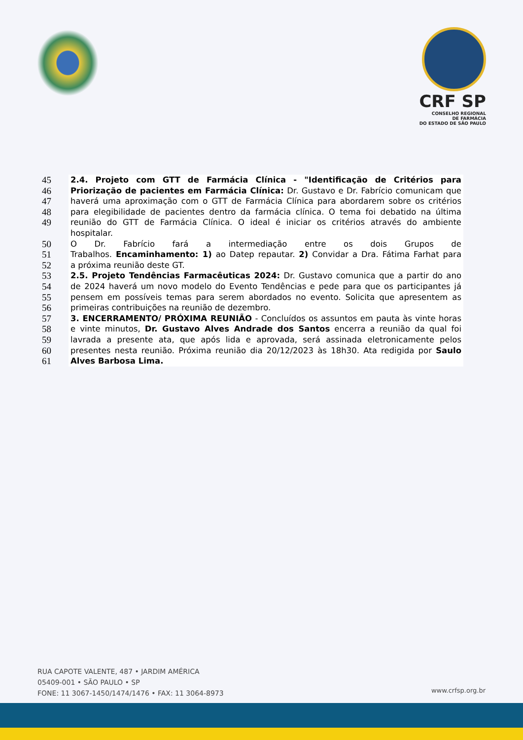CRF SP
CONSELHO REGIONAL
DE FARMÁCIA
DO ESTADO DE SÃO PAULO
45 2.4. Projeto com GTT de Farmácia Clínica - "Identificação de Critérios para
46 Priorização de pacientes em Farmácia Clínica: Dr. Gustavo e Dr. Fabrício comunicam que
47 haverá uma aproximação com o GTT de Farmácia Clínica para abordarem sobre os critérios
48 para elegibilidade de pacientes dentro da farmácia clínica. O tema foi debatido na última
49 reunião do GTT de Farmácia Clínica. O ideal é iniciar os critérios através do ambiente hospitalar.
50 O Dr. Fabrício fará a intermediação entre os dois Grupos de
51 Trabalhos. Encaminhamento: 1) ao Datep repautar. 2) Convidar a Dra. Fátima Farhat para
52 a próxima reunião deste GT.
53 2.5. Projeto Tendências Farmacêuticas 2024: Dr. Gustavo comunica que a partir do ano
54 de 2024 haverá um novo modelo do Evento Tendências e pede para que os participantes já
55 pensem em possíveis temas para serem abordados no evento. Solicita que apresentem as
56 primeiras contribuições na reunião de dezembro.
57 3. ENCERRAMENTO/ PRÓXIMA REUNIÃO - Concluídos os assuntos em pauta às vinte horas
58 e vinte minutos, Dr. Gustavo Alves Andrade dos Santos encerra a reunião da qual foi
59 lavrada a presente ata, que após lida e aprovada, será assinada eletronicamente pelos
60 presentes nesta reunião. Próxima reunião dia 20/12/2023 às 18h30. Ata redigida por Saulo
61 Alves Barbosa Lima.
RUA CAPOTE VALENTE, 487 • JARDIM AMÉRICA
05409-001 • SÃO PAULO • SP
FONE: 11 3067-1450/1474/1476 • FAX: 11 3064-8973
www.crfsp.org.br